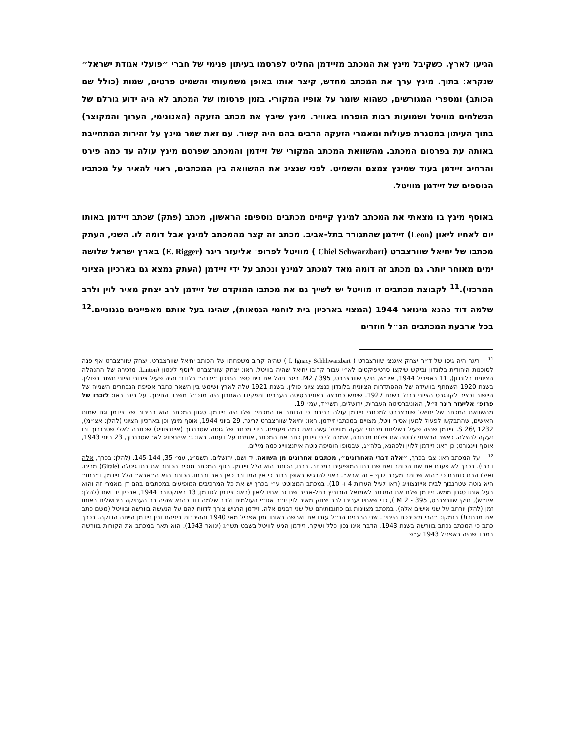הגיעו לארץ. כשקיבל מינץ את המכתב מזיידמן החליט לפרסמו בעיתון פנימי של חברי ״פועלי אגודת ישראל״ שנקרא: בתוך. מינץ ערך את המכתב מחדש, קיצר אותו באופן משמעותי והשמיט פרטים, שמות (כולל שם הכותב) ומספרי המגורשים, כשהוא שומר על אופיו המקורי. בזמן פרסומו של המכתב לא היה ידוע גורלם של הנשלחים מוויטל ושמועות רבות הופרחו באוויר. מינץ שיבץ את מכתב הזעקה (האנונימי, הערוך והמקוצר) בתוך העיתון במסגרת פעולות ומאמרי הזעקה הרבים בהם היה קשור. עם זאת שמר מינץ על זהירות המתחייבת באותה עת בפרסום המכתב. מהשוואת המכתב המקורי של זיידמן והמכתב שפרסם מינץ עולה עד כמה פירט והרחיב זיידמן בעוד שמינץ צמצם והשמיט. לפני שנציג את ההשוואה בין המכתבים, ראוי להאיר על מכתביו הנוספים של זיידמן מוויטל.
באוסף מינץ בו מצאתי את המכתב למינץ קיימים מכתבים נוספים: הראשון, מכתב (פתק) שכתב זיידמן באותו יום לאחיו ליאון (Leon) זיידמן שהתגורר בתל-אביב. מכתב זה קצר מהמכתב למינץ אבל דומה לו. השני, העתק מכתבו של יחיאל שוורצברט (Chiel Schwarzbart ) מוויטל לפרופ׳ אליעזר ריגר (E. Rigger) בארץ ישראל שלושה ימים מאוחר יותר. גם מכתב זה דומה מאד למכתב למינץ ונכתב על ידי זיידמן (העתק נמצא גם בארכיון הציוני המרכזי).<sup>11</sup> לקבוצת מכתבים זו מוויטל יש לשייך גם את מכתבו המוקדם של זיידמן לרב יצחק מאיר לוין ולרב שלמה דוד כהנא מינואר 1944 (המצוי בארכיון בית לוחמי הגטאות), שהינו בעל אותם מאפיינים סגנוניים.<sup>12</sup> בכל ארבעת המכתבים הנ״ל חוזרים
<sup>11</sup> ריגר היה גיסו של ד״ר יצחק איגנצי שוורצברט ( I. Ignacy Schhhwarzbart ) שהיה קרוב משפחתו של הכותב יחיאל שוורצברט. יצחק שוורצברט אף פנה לסוכנות היהודית בלונדון וביקש שיקצו סרטיפיקטים לא״י עבור קרובו יחיאל שהיה בוויטל. ראו: יצחק שוורצברט ליוסף לינטון (Linton, מזכירה של ההנהלה הציונית בלונדון), 11 באפריל 1944, איו״ש, תיקי שוורצברט, 395 / M2. ריגר ניהל את בית ספר התיכון ״יבנה״ בלודז׳ והיה פעיל ציבורי וציוני חשוב בפולין. בשנת 1920 השתתף בוועידה של ההסתדרות הציונית בלונדון כנציג ציוני פולין. בשנת 1921 עלה לארץ ושימש בין השאר כחבר אסיפת הנבחרים השנייה של היישוב וכציר לקונגרס הציוני בבזל בשנת 1927. שימש כמרצה באוניברסיטה העברית ותפקידו האחרון היה מנכ״ל משרד החינוך. על ריגר ראו: לזכרו של פרופ׳ אליעזר ריגר ז״ל, האוניברסיטה העברית, ירושלים, תשי״ד, עמ׳ 19.
מהשוואת המכתב של יחיאל שוורצברט למכתבי זיידמן עולה בבירור כי הכותב או המכתיב שלו היה זיידמן. סגנון המכתב הוא בבירור של זיידמן וגם שמות האישים, שהתבקשו לפעול למען אסירי ויטל, מצויים במכתבי זיידמן. ראו: יחיאל שוורצברט לריגר, 29 ביוני 1944, אוסף מינץ וכן בארכיון הציוני (להלן: אצ״מ), S 26\ 1232. זיידמן שהיה פעיל בשליחת מכתבי זעקה מוויטל עשה זאת כמה פעמים. בידי מכתב של גוטה שטרנבוך (אייזנצווייג) שכתבה לאלי שטרנבוך ובו זעקה להצלה. כאשר הראיתי לגוטה את צילום מכתבה, אמרה לי כי זיידמן כתב את המכתב, אומנם על דעתה. ראו: ג׳ אייזנצוויג לא׳ שטרנבוך, 23 ביוני 1943, אוסף ויינגורט; כן ראו: זיידמן ללוין ולכהנא, בלה״ג, שבסופו הוסיפה גוטה אייזנצווייג כמה מילים.
<sup>12</sup> על המכתב ראו: צבי בכרך, ״אלה דברי האחרונים״, מכתבים אחרונים מן השואה, יד ושם, ירושלים, תשס״ג, עמ׳ 35, 145-144. (להלן: בכרך, אלה דברי). בכרך לא פענח את שם הכותב ואת שם בתו המופיעים במכתב. ברם, הכותב הוא הלל זיידמן. בגוף המכתב מזכיר הכותב את בתו גיטלה (Gitale) מרים. ואילו הבת כותבת כי ״הוא שכותב מעבר לדף – זה אבא״. ראוי להדגיש באופן ברור כי אין המדובר כאן באב ובבתו. הכותב הוא ה״אבא״ הלל זיידמן, ו״בתו״ היא גוטה שטרנבוך לבית אייזנצווייג (ראו לעיל הערות 4 ו- 10). במכתב המצוטט ע״י בכרך יש את כל המרכיבים המופיעים במכתבים בהם דן מאמרי זה והוא בעל אותו סגנון ממש. זיידמן שלח את המכתב לשמואל הורוביץ בתל-אביב שם גר אחיו ליאון (ראו: זיידמן לגודמן, 13 באוקטובר 1944, ארכיון יד ושם (להלן: איו״ש), תיקי שוורצברט, 395 - M 2 ), כדי שאחיו יעבירו לרב יצחק מאיר לוין יו״ר אגו״י העולמית ולרב שלמה דוד כהנא שהיה רב העתיקה בירושלים באותו זמן (להלן יורחב על שני אישים אלה). במכתב מצוינות גם כתובותיהם של שני רבנים אלה. זיידמן הרגיש צורך לדווח להם על הנעשה בוורשה ובוויטל (משם כתב את מכתבו!) בנמקו: ״הרי מזכירכם הייתי״. שני הרבנים הנ״ל עזבו את וארשה באותו זמן אפריל מאי 1940 וההיכרות ביניהם ובין זיידמן הייתה הדוקה. בכרך כתב כי המכתב נכתב בוורשה בשנת 1943. הדבר אינו נכון כלל ועיקר. זיידמן הגיע לוויטל בשבט תש״ג (ינואר 1943). הוא תאר במכתב את הקורות בוורשה במרד שהיה באפריל 1943 ע״פ